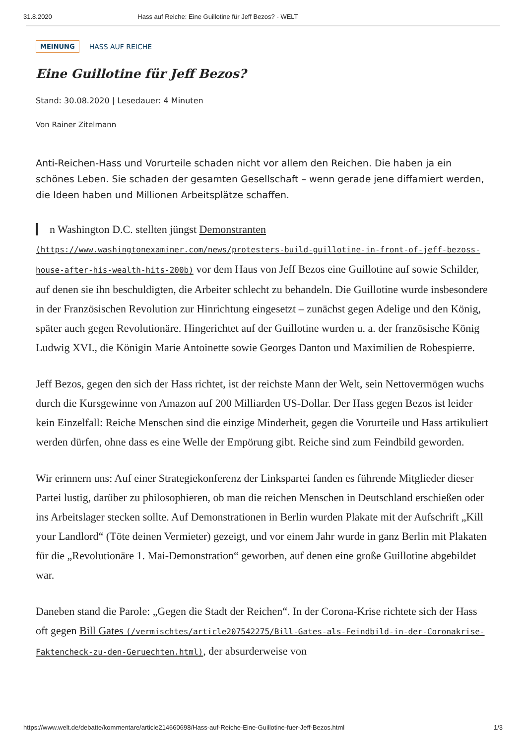31.8.2020 Hass auf Reiche: Eine Guillotine für Jeff Bezos? - WELT
MEINUNG HASS AUF REICHE
Eine Guillotine für Jeff Bezos?
Stand: 30.08.2020 | Lesedauer: 4 Minuten
Von Rainer Zitelmann
Anti-Reichen-Hass und Vorurteile schaden nicht vor allem den Reichen. Die haben ja ein schönes Leben. Sie schaden der gesamten Gesellschaft – wenn gerade jene diffamiert werden, die Ideen haben und Millionen Arbeitsplätze schaffen.
n Washington D.C. stellten jüngst Demonstranten (https://www.washingtonexaminer.com/news/protesters-build-guillotine-in-front-of-jeff-bezoss-house-after-his-wealth-hits-200b) vor dem Haus von Jeff Bezos eine Guillotine auf sowie Schilder, auf denen sie ihn beschuldigten, die Arbeiter schlecht zu behandeln. Die Guillotine wurde insbesondere in der Französischen Revolution zur Hinrichtung eingesetzt – zunächst gegen Adelige und den König, später auch gegen Revolutionäre. Hingerichtet auf der Guillotine wurden u. a. der französische König Ludwig XVI., die Königin Marie Antoinette sowie Georges Danton und Maximilien de Robespierre.
Jeff Bezos, gegen den sich der Hass richtet, ist der reichste Mann der Welt, sein Nettovermögen wuchs durch die Kursgewinne von Amazon auf 200 Milliarden US-Dollar. Der Hass gegen Bezos ist leider kein Einzelfall: Reiche Menschen sind die einzige Minderheit, gegen die Vorurteile und Hass artikuliert werden dürfen, ohne dass es eine Welle der Empörung gibt. Reiche sind zum Feindbild geworden.
Wir erinnern uns: Auf einer Strategiekonferenz der Linkspartei fanden es führende Mitglieder dieser Partei lustig, darüber zu philosophieren, ob man die reichen Menschen in Deutschland erschießen oder ins Arbeitslager stecken sollte. Auf Demonstrationen in Berlin wurden Plakate mit der Aufschrift „Kill your Landlord“ (Töte deinen Vermieter) gezeigt, und vor einem Jahr wurde in ganz Berlin mit Plakaten für die „Revolutionäre 1. Mai-Demonstration“ geworben, auf denen eine große Guillotine abgebildet war.
Daneben stand die Parole: „Gegen die Stadt der Reichen“. In der Corona-Krise richtete sich der Hass oft gegen Bill Gates (/vermischtes/article207542275/Bill-Gates-als-Feindbild-in-der-Coronakrise-Faktencheck-zu-den-Geruechten.html), der absurderweise von
https://www.welt.de/debatte/kommentare/article214660698/Hass-auf-Reiche-Eine-Guillotine-fuer-Jeff-Bezos.html 1/3